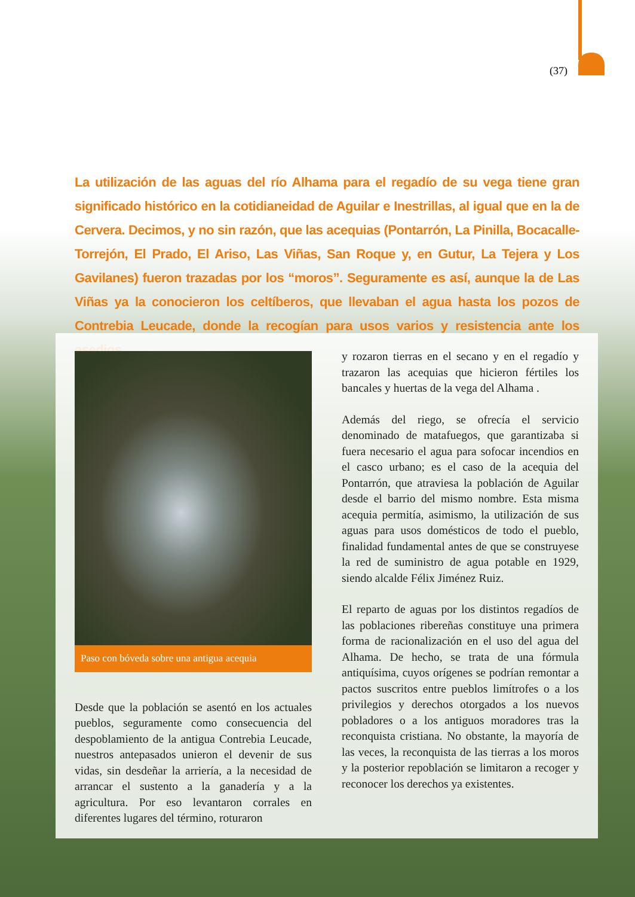(37)
La utilización de las aguas del río Alhama para el regadío de su vega tiene gran significado histórico en la cotidianeidad de Aguilar e Inestrillas, al igual que en la de Cervera. Decimos, y no sin razón, que las acequias (Pontarrón, La Pinilla, Bocacalle-Torrejón, El Prado, El Ariso, Las Viñas, San Roque y, en Gutur, La Tejera y Los Gavilanes) fueron trazadas por los “moros”. Seguramente es así, aunque la de Las Viñas ya la conocieron los celtíberos, que llevaban el agua hasta los pozos de Contrebia Leucade, donde la recogían para usos varios y resistencia ante los asedios.
Paso con bóveda sobre una antigua acequia
Desde que la población se asentó en los actuales pueblos, seguramente como consecuencia del despoblamiento de la antigua Contrebia Leucade, nuestros antepasados unieron el devenir de sus vidas, sin desdeñar la arriería, a la necesidad de arrancar el sustento a la ganadería y a la agricultura. Por eso levantaron corrales en diferentes lugares del término, roturaron
y rozaron tierras en el secano y en el regadío y trazaron las acequias que hicieron fértiles los bancales y huertas de la vega del Alhama .
Además del riego, se ofrecía el servicio denominado de matafuegos, que garantizaba si fuera necesario el agua para sofocar incendios en el casco urbano; es el caso de la acequia del Pontarrón, que atraviesa la población de Aguilar desde el barrio del mismo nombre. Esta misma acequia permitía, asimismo, la utilización de sus aguas para usos domésticos de todo el pueblo, finalidad fundamental antes de que se construyese la red de suministro de agua potable en 1929, siendo alcalde Félix Jiménez Ruiz.
El reparto de aguas por los distintos regadíos de las poblaciones ribereñas constituye una primera forma de racionalización en el uso del agua del Alhama. De hecho, se trata de una fórmula antiquísima, cuyos orígenes se podrían remontar a pactos suscritos entre pueblos limítrofes o a los privilegios y derechos otorgados a los nuevos pobladores o a los antiguos moradores tras la reconquista cristiana. No obstante, la mayoría de las veces, la reconquista de las tierras a los moros y la posterior repoblación se limitaron a recoger y reconocer los derechos ya existentes.